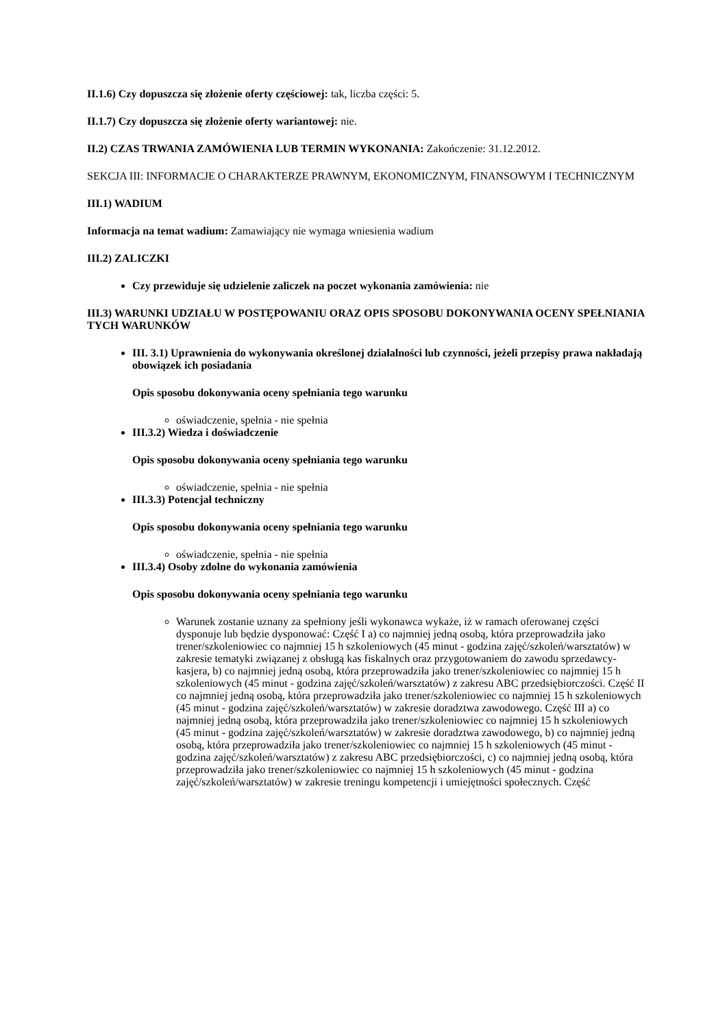II.1.6) Czy dopuszcza się złożenie oferty częściowej: tak, liczba części: 5.
II.1.7) Czy dopuszcza się złożenie oferty wariantowej: nie.
II.2) CZAS TRWANIA ZAMÓWIENIA LUB TERMIN WYKONANIA: Zakończenie: 31.12.2012.
SEKCJA III: INFORMACJE O CHARAKTERZE PRAWNYM, EKONOMICZNYM, FINANSOWYM I TECHNICZNYM
III.1) WADIUM
Informacja na temat wadium: Zamawiający nie wymaga wniesienia wadium
III.2) ZALICZKI
Czy przewiduje się udzielenie zaliczek na poczet wykonania zamówienia: nie
III.3) WARUNKI UDZIAŁU W POSTĘPOWANIU ORAZ OPIS SPOSOBU DOKONYWANIA OCENY SPEŁNIANIA TYCH WARUNKÓW
III. 3.1) Uprawnienia do wykonywania określonej działalności lub czynności, jeżeli przepisy prawa nakładają obowiązek ich posiadania
Opis sposobu dokonywania oceny spełniania tego warunku
oświadczenie, spełnia - nie spełnia
III.3.2) Wiedza i doświadczenie
Opis sposobu dokonywania oceny spełniania tego warunku
oświadczenie, spełnia - nie spełnia
III.3.3) Potencjał techniczny
Opis sposobu dokonywania oceny spełniania tego warunku
oświadczenie, spełnia - nie spełnia
III.3.4) Osoby zdolne do wykonania zamówienia
Opis sposobu dokonywania oceny spełniania tego warunku
Warunek zostanie uznany za spełniony jeśli wykonawca wykaże, iż w ramach oferowanej części dysponuje lub będzie dysponować: Część I a) co najmniej jedną osobą, która przeprowadziła jako trener/szkoleniowiec co najmniej 15 h szkoleniowych (45 minut - godzina zajęć/szkoleń/warsztatów) w zakresie tematyki związanej z obsługą kas fiskalnych oraz przygotowaniem do zawodu sprzedawcy-kasjera, b) co najmniej jedną osobą, która przeprowadziła jako trener/szkoleniowiec co najmniej 15 h szkoleniowych (45 minut - godzina zajęć/szkoleń/warsztatów) z zakresu ABC przedsiębiorczości. Część II co najmniej jedną osobą, która przeprowadziła jako trener/szkoleniowiec co najmniej 15 h szkoleniowych (45 minut - godzina zajęć/szkoleń/warsztatów) w zakresie doradztwa zawodowego. Część III a) co najmniej jedną osobą, która przeprowadziła jako trener/szkoleniowiec co najmniej 15 h szkoleniowych (45 minut - godzina zajęć/szkoleń/warsztatów) w zakresie doradztwa zawodowego, b) co najmniej jedną osobą, która przeprowadziła jako trener/szkoleniowiec co najmniej 15 h szkoleniowych (45 minut - godzina zajęć/szkoleń/warsztatów) z zakresu ABC przedsiębiorczości, c) co najmniej jedną osobą, która przeprowadziła jako trener/szkoleniowiec co najmniej 15 h szkoleniowych (45 minut - godzina zajęć/szkoleń/warsztatów) w zakresie treningu kompetencji i umiejętności społecznych. Część